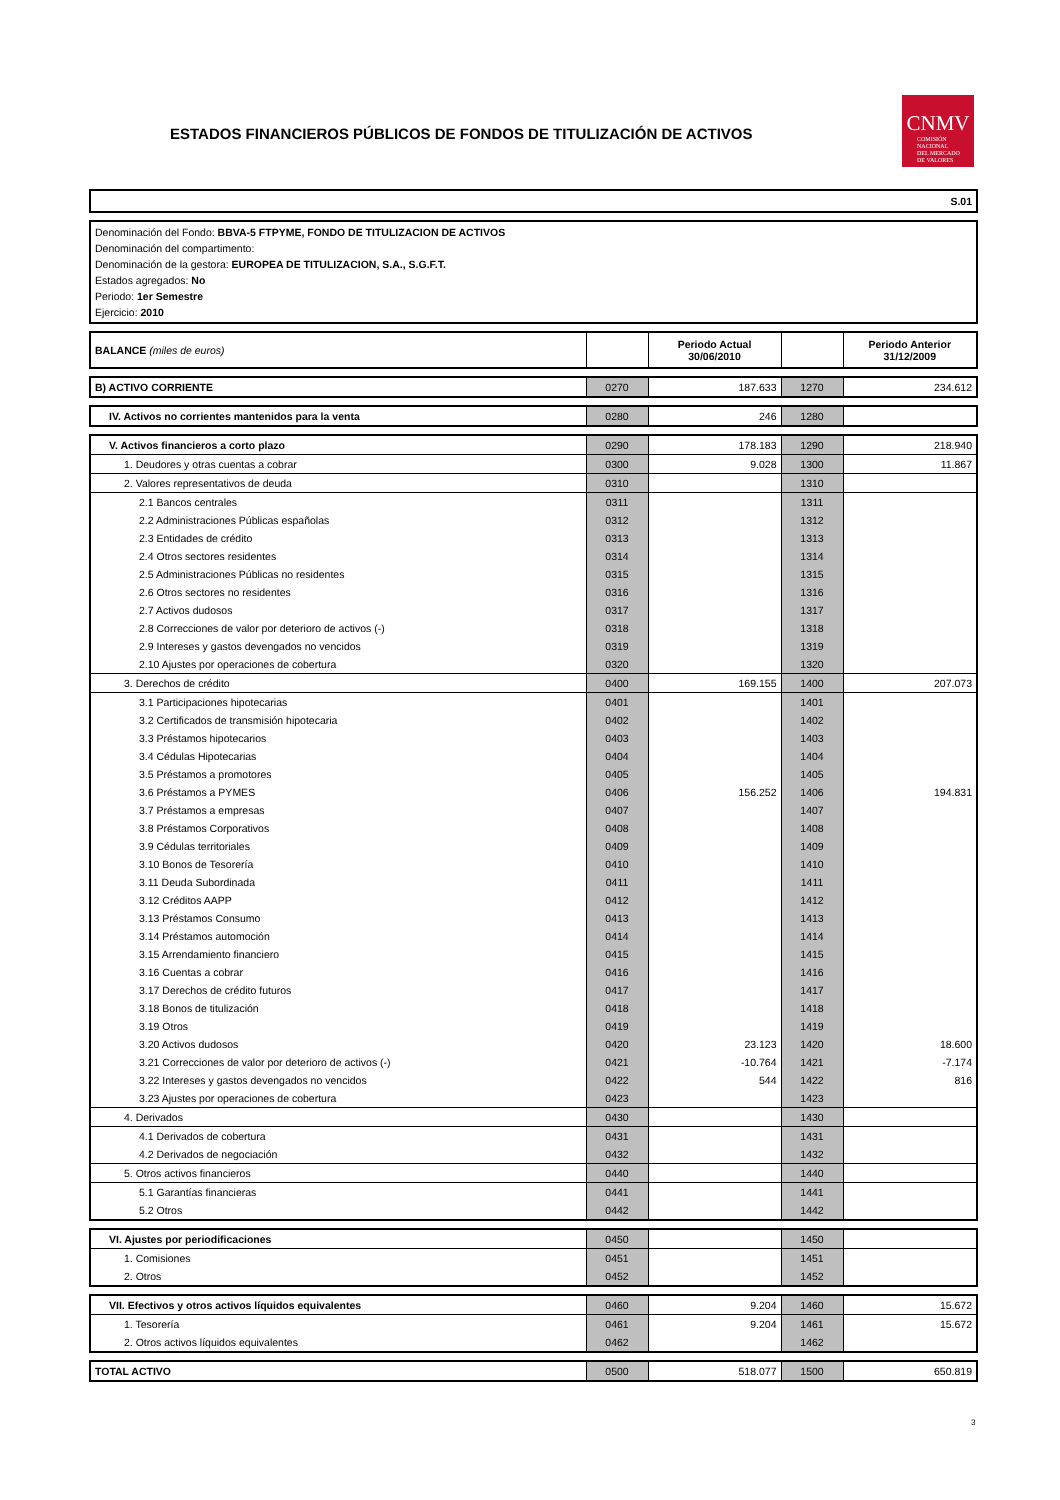ESTADOS FINANCIEROS PÚBLICOS DE FONDOS DE TITULIZACIÓN DE ACTIVOS
CNMV
COMISIÓN
NACIONAL
DEL MERCADO
DE VALORES
S.01
Denominación del Fondo: BBVA-5 FTPYME, FONDO DE TITULIZACION DE ACTIVOS
Denominación del compartimento:
Denominación de la gestora: EUROPEA DE TITULIZACION, S.A., S.G.F.T.
Estados agregados: No
Periodo: 1er Semestre
Ejercicio: 2010
| BALANCE (miles de euros) | | Periodo Actual 30/06/2010 | | Periodo Anterior 31/12/2009 |
| B) ACTIVO CORRIENTE | 0270 | 187.633 | 1270 | 234.612 |
| IV. Activos no corrientes mantenidos para la venta | 0280 | 246 | 1280 | |
| V. Activos financieros a corto plazo | 0290 | 178.183 | 1290 | 218.940 |
| 1. Deudores y otras cuentas a cobrar | 0300 | 9.028 | 1300 | 11.867 |
| 2. Valores representativos de deuda | 0310 | | 1310 | |
| 2.1 Bancos centrales | 0311 | | 1311 | |
| 2.2 Administraciones Públicas españolas | 0312 | | 1312 | |
| 2.3 Entidades de crédito | 0313 | | 1313 | |
| 2.4 Otros sectores residentes | 0314 | | 1314 | |
| 2.5 Administraciones Públicas no residentes | 0315 | | 1315 | |
| 2.6 Otros sectores no residentes | 0316 | | 1316 | |
| 2.7 Activos dudosos | 0317 | | 1317 | |
| 2.8 Correcciones de valor por deterioro de activos (-) | 0318 | | 1318 | |
| 2.9 Intereses y gastos devengados no vencidos | 0319 | | 1319 | |
| 2.10 Ajustes por operaciones de cobertura | 0320 | | 1320 | |
| 3. Derechos de crédito | 0400 | 169.155 | 1400 | 207.073 |
| 3.1 Participaciones hipotecarias | 0401 | | 1401 | |
| 3.2 Certificados de transmisión hipotecaria | 0402 | | 1402 | |
| 3.3 Préstamos hipotecarios | 0403 | | 1403 | |
| 3.4 Cédulas Hipotecarias | 0404 | | 1404 | |
| 3.5 Préstamos a promotores | 0405 | | 1405 | |
| 3.6 Préstamos a PYMES | 0406 | 156.252 | 1406 | 194.831 |
| 3.7 Préstamos a empresas | 0407 | | 1407 | |
| 3.8 Préstamos Corporativos | 0408 | | 1408 | |
| 3.9 Cédulas territoriales | 0409 | | 1409 | |
| 3.10 Bonos de Tesorería | 0410 | | 1410 | |
| 3.11 Deuda Subordinada | 0411 | | 1411 | |
| 3.12 Créditos AAPP | 0412 | | 1412 | |
| 3.13 Préstamos Consumo | 0413 | | 1413 | |
| 3.14 Préstamos automoción | 0414 | | 1414 | |
| 3.15 Arrendamiento financiero | 0415 | | 1415 | |
| 3.16 Cuentas a cobrar | 0416 | | 1416 | |
| 3.17 Derechos de crédito futuros | 0417 | | 1417 | |
| 3.18 Bonos de titulización | 0418 | | 1418 | |
| 3.19 Otros | 0419 | | 1419 | |
| 3.20 Activos dudosos | 0420 | 23.123 | 1420 | 18.600 |
| 3.21 Correcciones de valor por deterioro de activos (-) | 0421 | -10.764 | 1421 | -7.174 |
| 3.22 Intereses y gastos devengados no vencidos | 0422 | 544 | 1422 | 816 |
| 3.23 Ajustes por operaciones de cobertura | 0423 | | 1423 | |
| 4. Derivados | 0430 | | 1430 | |
| 4.1 Derivados de cobertura | 0431 | | 1431 | |
| 4.2 Derivados de negociación | 0432 | | 1432 | |
| 5. Otros activos financieros | 0440 | | 1440 | |
| 5.1 Garantías financieras | 0441 | | 1441 | |
| 5.2 Otros | 0442 | | 1442 | |
| VI. Ajustes por periodificaciones | 0450 | | 1450 | |
| 1. Comisiones | 0451 | | 1451 | |
| 2. Otros | 0452 | | 1452 | |
| VII. Efectivos y otros activos líquidos equivalentes | 0460 | 9.204 | 1460 | 15.672 |
| 1. Tesorería | 0461 | 9.204 | 1461 | 15.672 |
| 2. Otros activos líquidos equivalentes | 0462 | | 1462 | |
| TOTAL ACTIVO | 0500 | 518.077 | 1500 | 650.819 |
3